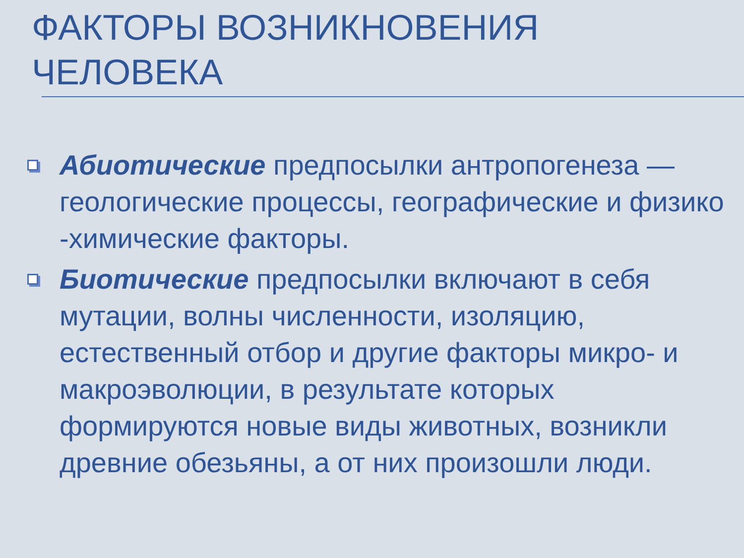ФАКТОРЫ ВОЗНИКНОВЕНИЯ
ЧЕЛОВЕКА
Абиотические предпосылки антропогенеза — геологические процессы, географические и физико -химические факторы.
Биотические предпосылки включают в себя мутации, волны численности, изоляцию, естественный отбор и другие факторы микро- и макроэволюции, в результате которых формируются новые виды животных, возникли древние обезьяны, а от них произошли люди.